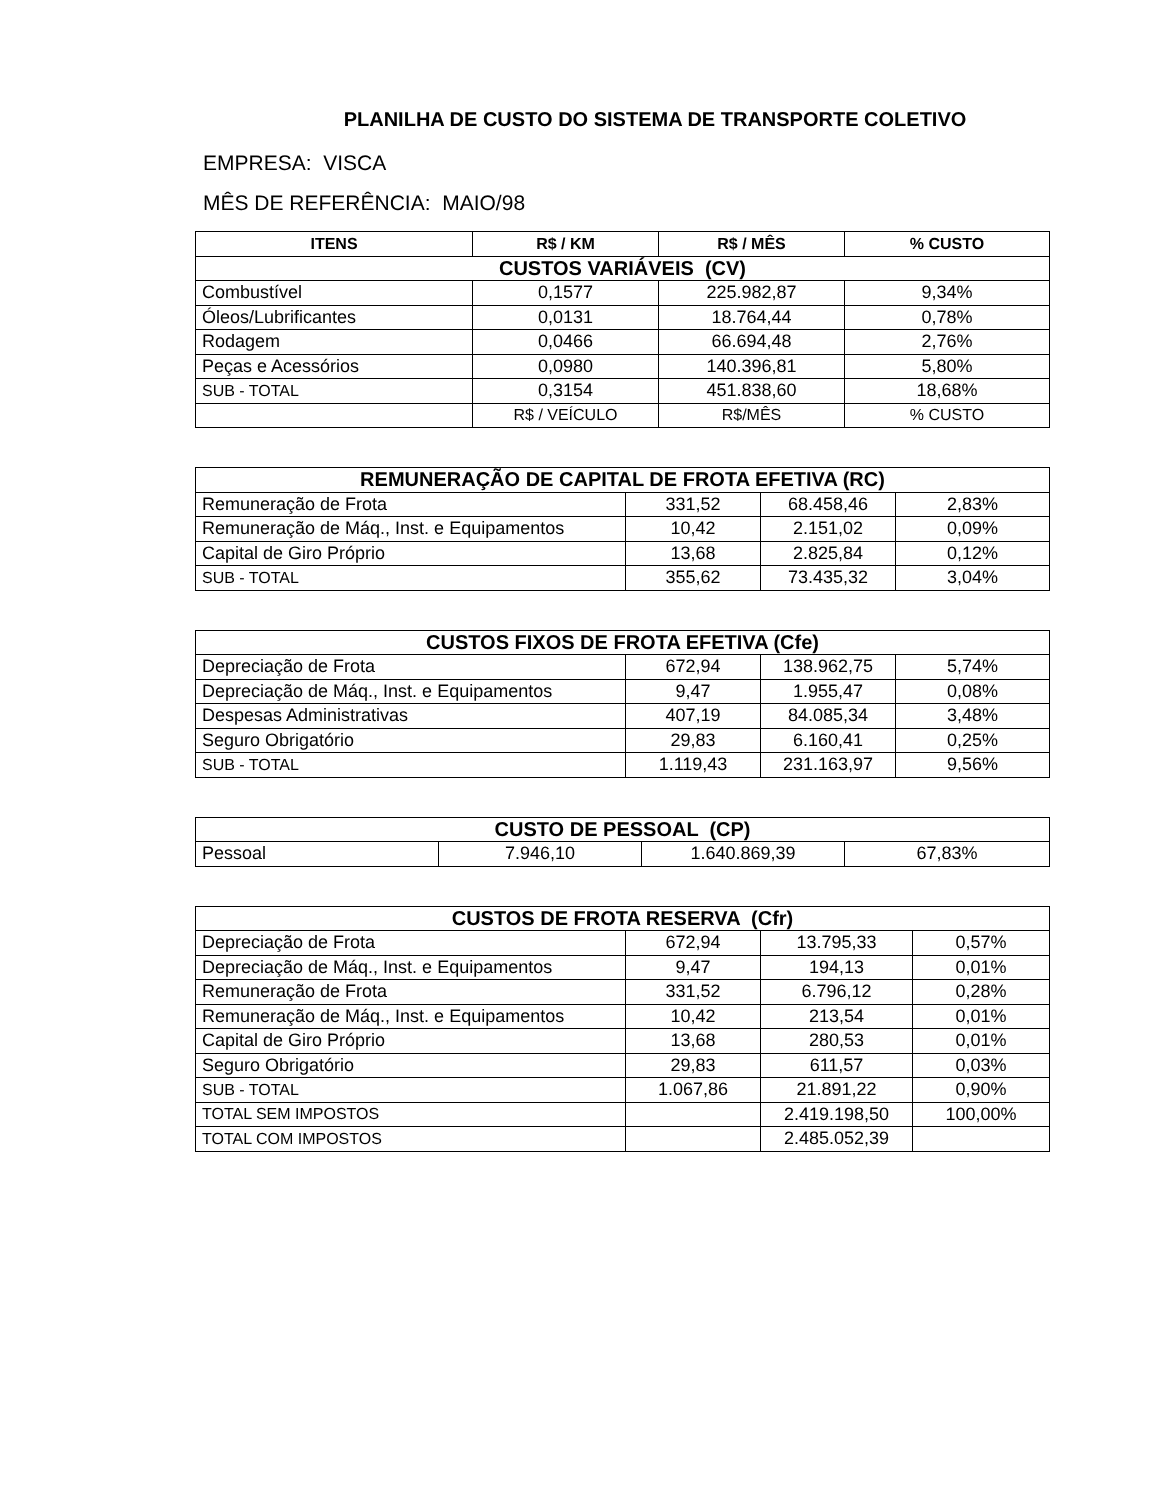PLANILHA DE CUSTO DO SISTEMA DE TRANSPORTE COLETIVO
EMPRESA: VISCA
MÊS DE REFERÊNCIA: MAIO/98
| ITENS | R$ / KM | R$ / MÊS | % CUSTO |
| --- | --- | --- | --- |
| CUSTOS VARIÁVEIS (CV) | | | |
| Combustível | 0,1577 | 225.982,87 | 9,34% |
| Óleos/Lubrificantes | 0,0131 | 18.764,44 | 0,78% |
| Rodagem | 0,0466 | 66.694,48 | 2,76% |
| Peças e Acessórios | 0,0980 | 140.396,81 | 5,80% |
| SUB - TOTAL | 0,3154 | 451.838,60 | 18,68% |
| | R$ / VEÍCULO | R$/MÊS | % CUSTO |
| REMUNERAÇÃO DE CAPITAL DE FROTA EFETIVA (RC) | | | |
| --- | --- | --- | --- |
| Remuneração de Frota | 331,52 | 68.458,46 | 2,83% |
| Remuneração de Máq., Inst. e Equipamentos | 10,42 | 2.151,02 | 0,09% |
| Capital de Giro Próprio | 13,68 | 2.825,84 | 0,12% |
| SUB - TOTAL | 355,62 | 73.435,32 | 3,04% |
| CUSTOS FIXOS DE FROTA EFETIVA (Cfe) | | | |
| --- | --- | --- | --- |
| Depreciação de Frota | 672,94 | 138.962,75 | 5,74% |
| Depreciação de Máq., Inst. e Equipamentos | 9,47 | 1.955,47 | 0,08% |
| Despesas Administrativas | 407,19 | 84.085,34 | 3,48% |
| Seguro Obrigatório | 29,83 | 6.160,41 | 0,25% |
| SUB - TOTAL | 1.119,43 | 231.163,97 | 9,56% |
| CUSTO DE PESSOAL (CP) | | | |
| --- | --- | --- | --- |
| Pessoal | 7.946,10 | 1.640.869,39 | 67,83% |
| CUSTOS DE FROTA RESERVA (Cfr) | | | |
| --- | --- | --- | --- |
| Depreciação de Frota | 672,94 | 13.795,33 | 0,57% |
| Depreciação de Máq., Inst. e Equipamentos | 9,47 | 194,13 | 0,01% |
| Remuneração de Frota | 331,52 | 6.796,12 | 0,28% |
| Remuneração de Máq., Inst. e Equipamentos | 10,42 | 213,54 | 0,01% |
| Capital de Giro Próprio | 13,68 | 280,53 | 0,01% |
| Seguro Obrigatório | 29,83 | 611,57 | 0,03% |
| SUB - TOTAL | 1.067,86 | 21.891,22 | 0,90% |
| TOTAL SEM IMPOSTOS | | 2.419.198,50 | 100,00% |
| TOTAL COM IMPOSTOS | | 2.485.052,39 | |